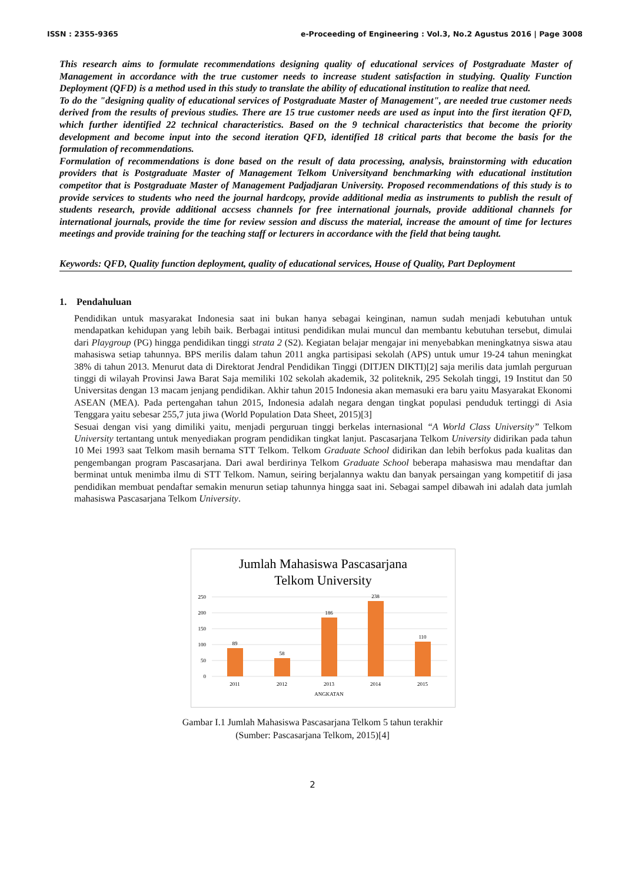ISSN : 2355-9365 e-Proceeding of Engineering : Vol.3, No.2 Agustus 2016 | Page 3008
This research aims to formulate recommendations designing quality of educational services of Postgraduate Master of Management in accordance with the true customer needs to increase student satisfaction in studying. Quality Function Deployment (QFD) is a method used in this study to translate the ability of educational institution to realize that need.
To do the "designing quality of educational services of Postgraduate Master of Management", are needed true customer needs derived from the results of previous studies. There are 15 true customer needs are used as input into the first iteration QFD, which further identified 22 technical characteristics. Based on the 9 technical characteristics that become the priority development and become input into the second iteration QFD, identified 18 critical parts that become the basis for the formulation of recommendations.
Formulation of recommendations is done based on the result of data processing, analysis, brainstorming with education providers that is Postgraduate Master of Management Telkom Universityand benchmarking with educational institution competitor that is Postgraduate Master of Management Padjadjaran University. Proposed recommendations of this study is to provide services to students who need the journal hardcopy, provide additional media as instruments to publish the result of students research, provide additional accsess channels for free international journals, provide additional channels for international journals, provide the time for review session and discuss the material, increase the amount of time for lectures meetings and provide training for the teaching staff or lecturers in accordance with the field that being taught.
Keywords: QFD, Quality function deployment, quality of educational services, House of Quality, Part Deployment
1. Pendahuluan
Pendidikan untuk masyarakat Indonesia saat ini bukan hanya sebagai keinginan, namun sudah menjadi kebutuhan untuk mendapatkan kehidupan yang lebih baik. Berbagai intitusi pendidikan mulai muncul dan membantu kebutuhan tersebut, dimulai dari Playgroup (PG) hingga pendidikan tinggi strata 2 (S2). Kegiatan belajar mengajar ini menyebabkan meningkatnya siswa atau mahasiswa setiap tahunnya. BPS merilis dalam tahun 2011 angka partisipasi sekolah (APS) untuk umur 19-24 tahun meningkat 38% di tahun 2013. Menurut data di Direktorat Jendral Pendidikan Tinggi (DITJEN DIKTI)[2] saja merilis data jumlah perguruan tinggi di wilayah Provinsi Jawa Barat Saja memiliki 102 sekolah akademik, 32 politeknik, 295 Sekolah tinggi, 19 Institut dan 50 Universitas dengan 13 macam jenjang pendidikan. Akhir tahun 2015 Indonesia akan memasuki era baru yaitu Masyarakat Ekonomi ASEAN (MEA). Pada pertengahan tahun 2015, Indonesia adalah negara dengan tingkat populasi penduduk tertinggi di Asia Tenggara yaitu sebesar 255,7 juta jiwa (World Population Data Sheet, 2015)[3]
Sesuai dengan visi yang dimiliki yaitu, menjadi perguruan tinggi berkelas internasional “A World Class University” Telkom University tertantang untuk menyediakan program pendidikan tingkat lanjut. Pascasarjana Telkom University didirikan pada tahun 10 Mei 1993 saat Telkom masih bernama STT Telkom. Telkom Graduate School didirikan dan lebih berfokus pada kualitas dan pengembangan program Pascasarjana. Dari awal berdirinya Telkom Graduate School beberapa mahasiswa mau mendaftar dan berminat untuk menimba ilmu di STT Telkom. Namun, seiring berjalannya waktu dan banyak persaingan yang kompetitif di jasa pendidikan membuat pendaftar semakin menurun setiap tahunnya hingga saat ini. Sebagai sampel dibawah ini adalah data jumlah mahasiswa Pascasarjana Telkom University.
Jumlah Mahasiswa Pascasarjana
Telkom University
250
200
150
100
50
0
89
58
186
238
110
2011
2012
2013
2014
2015
ANGKATAN
Gambar I.1 Jumlah Mahasiswa Pascasarjana Telkom 5 tahun terakhir
(Sumber: Pascasarjana Telkom, 2015)[4]
2